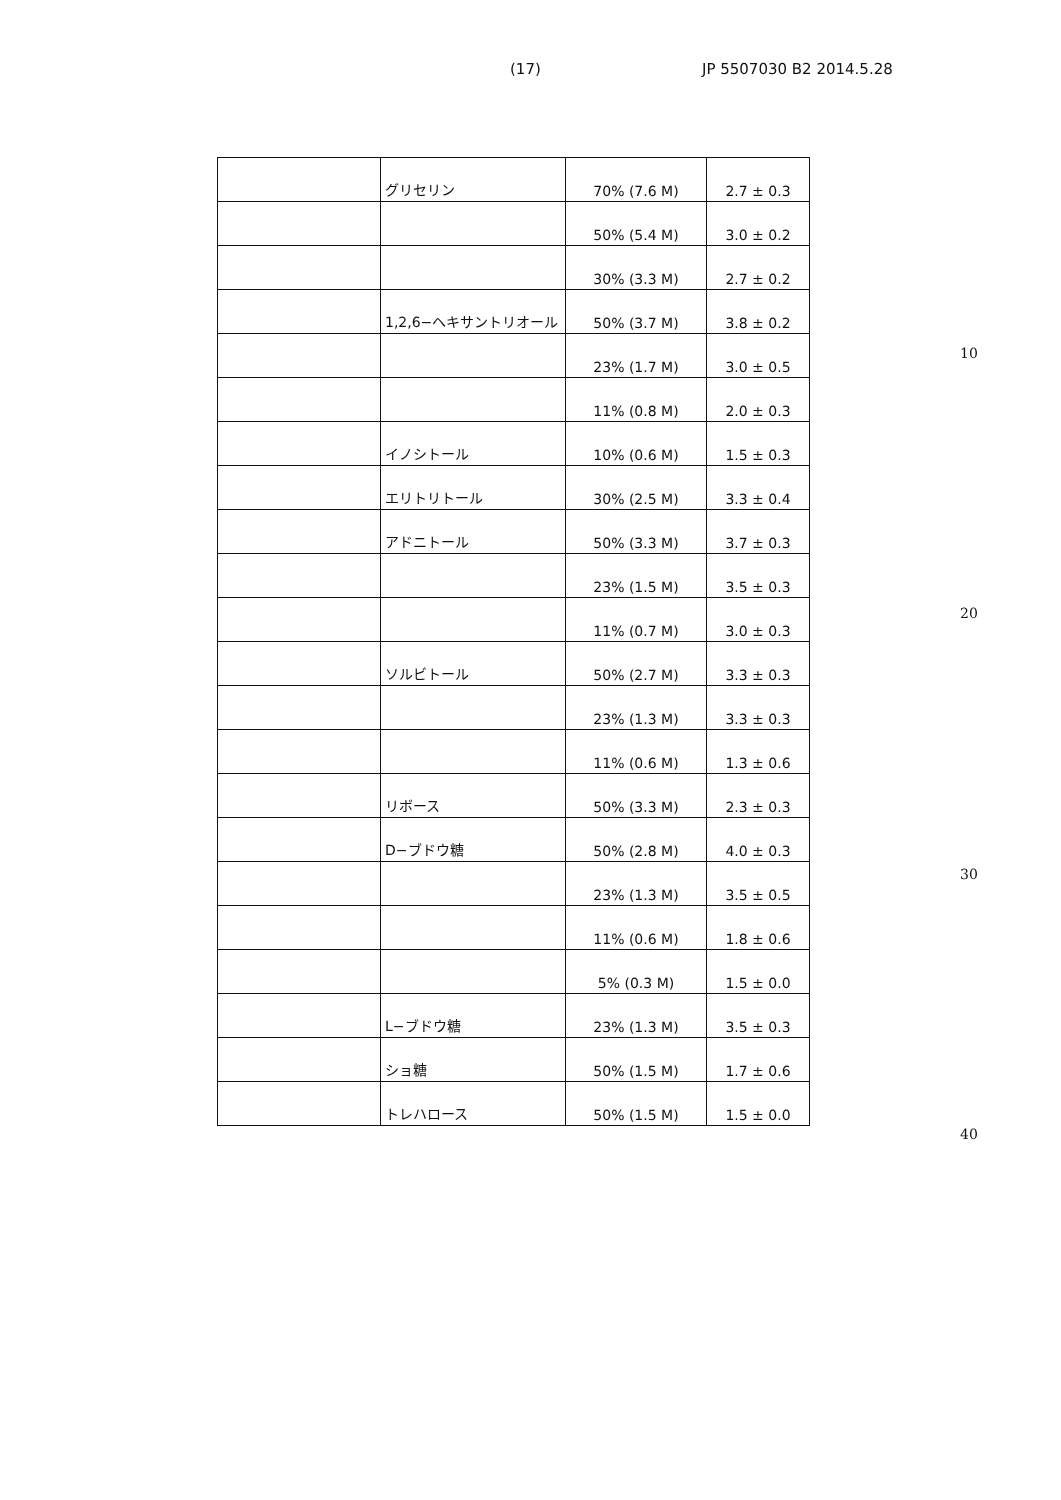(17) JP 5507030 B2 2014.5.28
| | グリセリン | 70% (7.6 M) | 2.7 ± 0.3 |
| | | 50% (5.4 M) | 3.0 ± 0.2 |
| | | 30% (3.3 M) | 2.7 ± 0.2 |
| | 1,2,6−ヘキサントリオール | 50% (3.7 M) | 3.8 ± 0.2 |
| | | 23% (1.7 M) | 3.0 ± 0.5 |
| | | 11% (0.8 M) | 2.0 ± 0.3 |
| | イノシトール | 10% (0.6 M) | 1.5 ± 0.3 |
| | エリトリトール | 30% (2.5 M) | 3.3 ± 0.4 |
| | アドニトール | 50% (3.3 M) | 3.7 ± 0.3 |
| | | 23% (1.5 M) | 3.5 ± 0.3 |
| | | 11% (0.7 M) | 3.0 ± 0.3 |
| | ソルビトール | 50% (2.7 M) | 3.3 ± 0.3 |
| | | 23% (1.3 M) | 3.3 ± 0.3 |
| | | 11% (0.6 M) | 1.3 ± 0.6 |
| | リボース | 50% (3.3 M) | 2.3 ± 0.3 |
| | D−ブドウ糖 | 50% (2.8 M) | 4.0 ± 0.3 |
| | | 23% (1.3 M) | 3.5 ± 0.5 |
| | | 11% (0.6 M) | 1.8 ± 0.6 |
| | | 5% (0.3 M) | 1.5 ± 0.0 |
| | L−ブドウ糖 | 23% (1.3 M) | 3.5 ± 0.3 |
| | ショ糖 | 50% (1.5 M) | 1.7 ± 0.6 |
| | トレハロース | 50% (1.5 M) | 1.5 ± 0.0 |
10
20
30
40